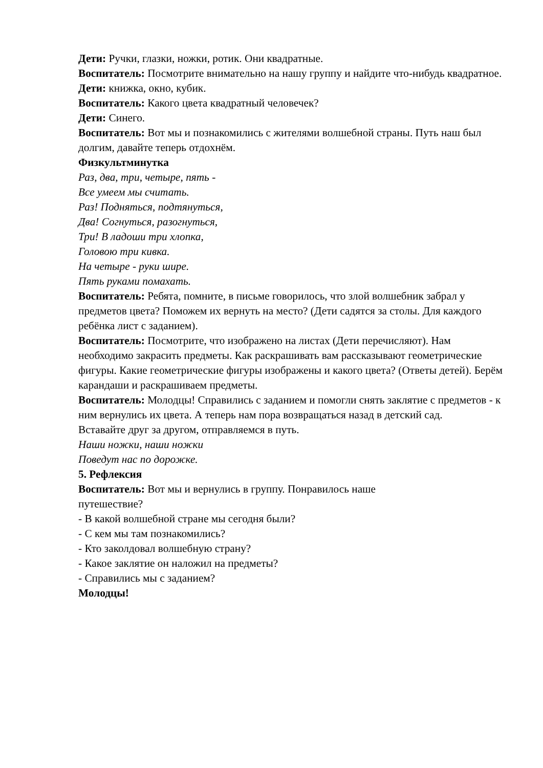Дети: Ручки, глазки, ножки, ротик. Они квадратные.
Воспитатель: Посмотрите внимательно на нашу группу и найдите что-нибудь квадратное.
Дети: книжка, окно, кубик.
Воспитатель: Какого цвета квадратный человечек?
Дети: Синего.
Воспитатель: Вот мы и познакомились с жителями волшебной страны. Путь наш был долгим, давайте теперь отдохнём.
Физкультминутка
Раз, два, три, четыре, пять -
Все умеем мы считать.
Раз! Подняться, подтянуться,
Два! Согнуться, разогнуться,
Три! В ладоши три хлопка,
Головою три кивка.
На четыре - руки шире.
Пять руками помахать.
Воспитатель: Ребята, помните, в письме говорилось, что злой волшебник забрал у предметов цвета? Поможем их вернуть на место? (Дети садятся за столы. Для каждого ребёнка лист с заданием).
Воспитатель: Посмотрите, что изображено на листах (Дети перечисляют). Нам необходимо закрасить предметы. Как раскрашивать вам рассказывают геометрические фигуры. Какие геометрические фигуры изображены и какого цвета? (Ответы детей). Берём карандаши и раскрашиваем предметы.
Воспитатель: Молодцы! Справились с заданием и помогли снять заклятие с предметов - к ним вернулись их цвета. А теперь нам пора возвращаться назад в детский сад.
Вставайте друг за другом, отправляемся в путь.
Наши ножки, наши ножки
Поведут нас по дорожке.
5. Рефлексия
Воспитатель: Вот мы и вернулись в группу. Понравилось наше
путешествие?
- В какой волшебной стране мы сегодня были?
- С кем мы там познакомились?
- Кто заколдовал волшебную страну?
- Какое заклятие он наложил на предметы?
- Справились мы с заданием?
Молодцы!